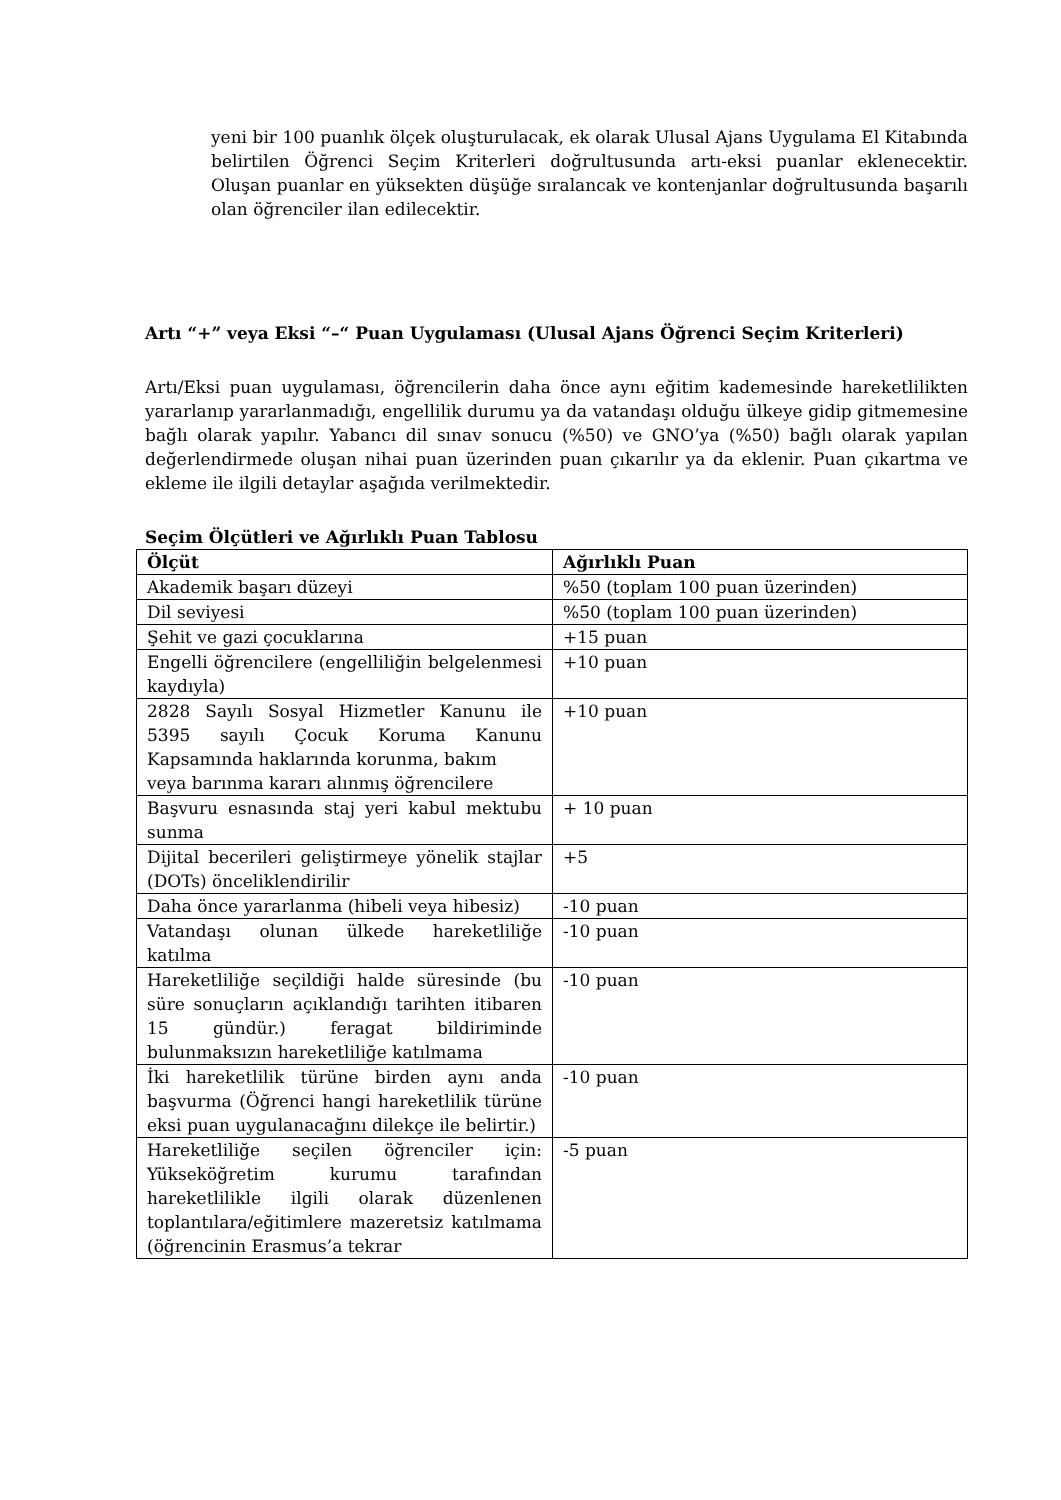yeni bir 100 puanlık ölçek oluşturulacak, ek olarak Ulusal Ajans Uygulama El Kitabında belirtilen Öğrenci Seçim Kriterleri doğrultusunda artı-eksi puanlar eklenecektir. Oluşan puanlar en yüksekten düşüğe sıralancak ve kontenjanlar doğrultusunda başarılı olan öğrenciler ilan edilecektir.
Artı “+” veya Eksi “–“ Puan Uygulaması (Ulusal Ajans Öğrenci Seçim Kriterleri)
Artı/Eksi puan uygulaması, öğrencilerin daha önce aynı eğitim kademesinde hareketlilikten yararlanıp yararlanmadığı, engellilik durumu ya da vatandaşı olduğu ülkeye gidip gitmemesine bağlı olarak yapılır. Yabancı dil sınav sonucu (%50) ve GNO’ya (%50) bağlı olarak yapılan değerlendirmede oluşan nihai puan üzerinden puan çıkarılır ya da eklenir. Puan çıkartma ve ekleme ile ilgili detaylar aşağıda verilmektedir.
Seçim Ölçütleri ve Ağırlıklı Puan Tablosu
| Ölçüt | Ağırlıklı Puan |
| --- | --- |
| Akademik başarı düzeyi | %50 (toplam 100 puan üzerinden) |
| Dil seviyesi | %50 (toplam 100 puan üzerinden) |
| Şehit ve gazi çocuklarına | +15 puan |
| Engelli öğrencilere (engelliliğin belgelenmesi kaydıyla) | +10 puan |
| 2828 Sayılı Sosyal Hizmetler Kanunu ile 5395 sayılı Çocuk Koruma Kanunu Kapsamında haklarında korunma, bakım veya barınma kararı alınmış öğrencilere | +10 puan |
| Başvuru esnasında staj yeri kabul mektubu sunma | + 10 puan |
| Dijital becerileri geliştirmeye yönelik stajlar (DOTs) önceliklendirilir | +5 |
| Daha önce yararlanma (hibeli veya hibesiz) | -10 puan |
| Vatandaşı olunan ülkede hareketliliğe katılma | -10 puan |
| Hareketliliğe seçildiği halde süresinde (bu süre sonuçların açıklandığı tarihten itibaren 15 gündür.) feragat bildiriminde bulunmaksızın hareketliliğe katılmama | -10 puan |
| İki hareketlilik türüne birden aynı anda başvurma (Öğrenci hangi hareketlilik türüne eksi puan uygulanacağını dilekçe ile belirtir.) | -10 puan |
| Hareketliliğe seçilen öğrenciler için: Yükseköğretim kurumu tarafından hareketlilikle ilgili olarak düzenlenen toplantılara/eğitimlere mazeretsiz katılmama (öğrencinin Erasmus’a tekrar | -5 puan |